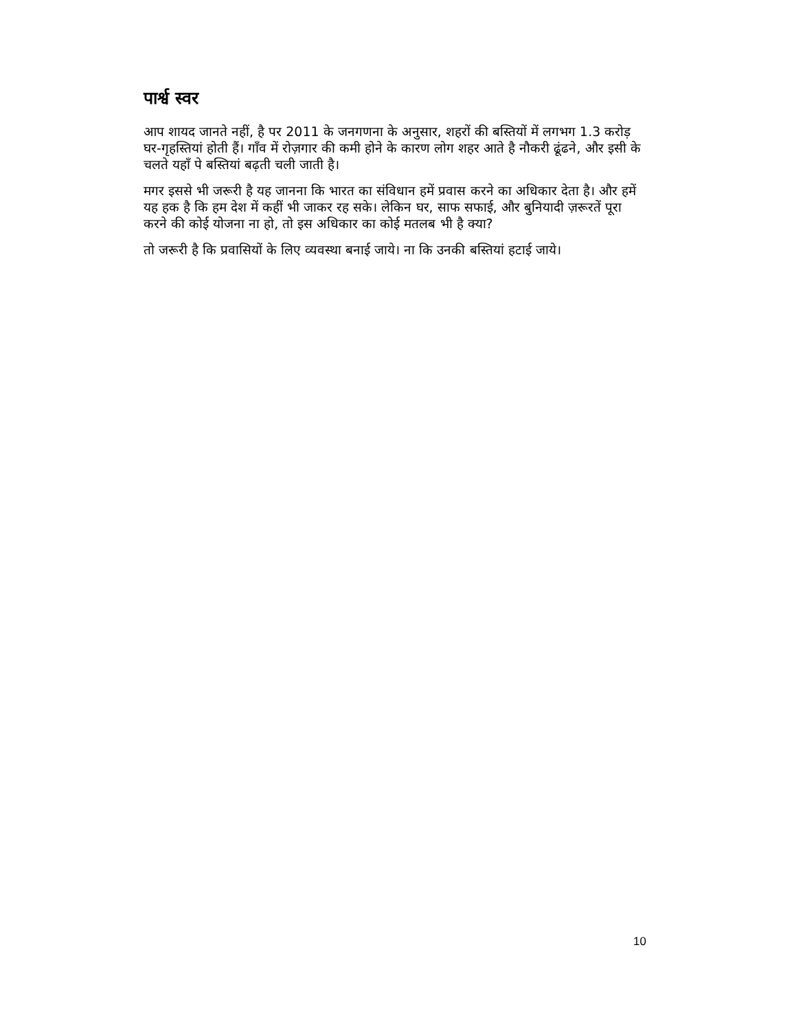पार्श्व स्वर
आप शायद जानते नहीं, है पर 2011 के जनगणना के अनुसार, शहरों की बस्तियों में लगभग 1.3 करोड़ घर-गृहस्तियां होती हैं। गाँव में रोज़गार की कमी होने के कारण लोग शहर आते है नौकरी ढूंढने, और इसी के चलते यहाँ पे बस्तियां बढ़ती चली जाती है।
मगर इससे भी जरूरी है यह जानना कि भारत का संविधान हमें प्रवास करने का अधिकार देता है। और हमें यह हक है कि हम देश में कहीं भी जाकर रह सके। लेकिन घर, साफ सफाई, और बुनियादी ज़रूरतें पूरा करने की कोई योजना ना हो, तो इस अधिकार का कोई मतलब भी है क्या?
तो जरूरी है कि प्रवासियों के लिए व्यवस्था बनाई जाये। ना कि उनकी बस्तियां हटाई जाये।
10